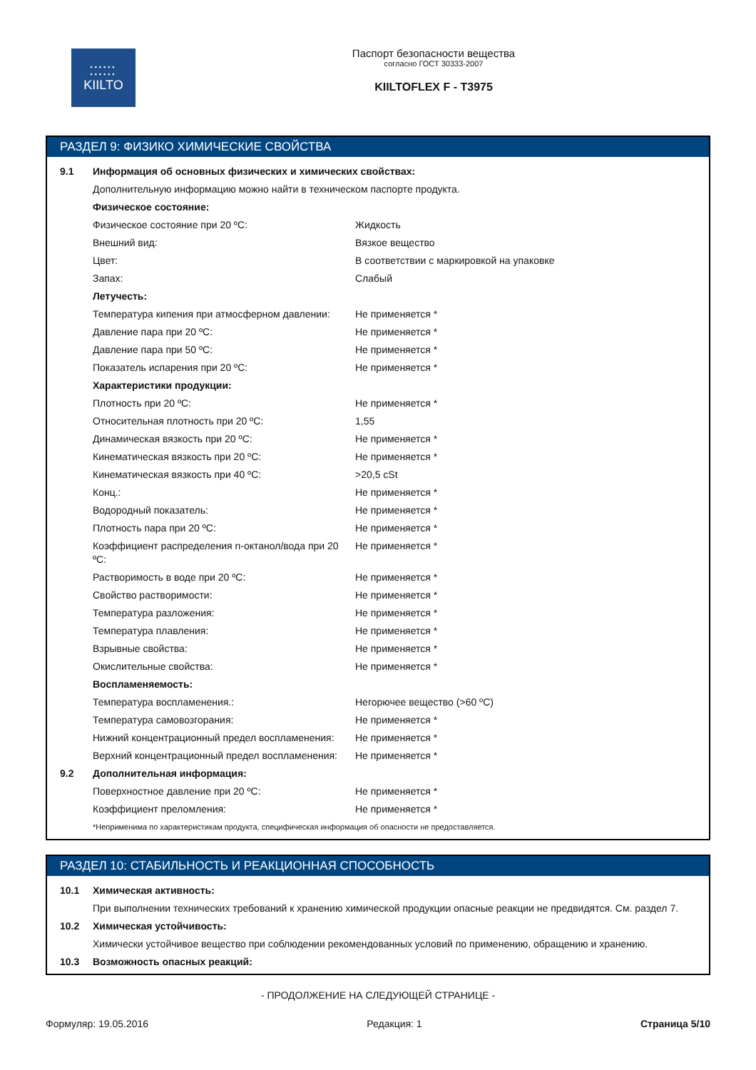••••••
••••••
KIILTO
Паспорт безопасности вещества
согласно ГОСТ 30333-2007
KIILTOFLEX F - T3975
РАЗДЕЛ 9: ФИЗИКО ХИМИЧЕСКИЕ СВОЙСТВА
| 9.1 | Информация об основных физических и химических свойствах: | |
| | Дополнительную информацию можно найти в техническом паспорте продукта. | |
| | Физическое состояние: | |
| | Физическое состояние при 20 ºC: | Жидкость |
| | Внешний вид: | Вязкое вещество |
| | Цвет: | В соответствии с маркировкой на упаковке |
| | Запах: | Слабый |
| | Летучесть: | |
| | Температура кипения при атмосферном давлении: | Не применяется * |
| | Давление пара при 20 ºC: | Не применяется * |
| | Давление пара при 50 ºC: | Не применяется * |
| | Показатель испарения при 20 ºC: | Не применяется * |
| | Характеристики продукции: | |
| | Плотность при 20 ºC: | Не применяется * |
| | Относительная плотность при 20 ºC: | 1,55 |
| | Динамическая вязкость при 20 ºC: | Не применяется * |
| | Кинематическая вязкость при 20 ºC: | Не применяется * |
| | Кинематическая вязкость при 40 ºC: | >20,5 cSt |
| | Конц.: | Не применяется * |
| | Водородный показатель: | Не применяется * |
| | Плотность пара при 20 ºC: | Не применяется * |
| | Коэффициент распределения n-октанол/вода при 20 ºC: | Не применяется * |
| | Растворимость в воде при 20 ºC: | Не применяется * |
| | Свойство растворимости: | Не применяется * |
| | Температура разложения: | Не применяется * |
| | Температура плавления: | Не применяется * |
| | Взрывные свойства: | Не применяется * |
| | Окислительные свойства: | Не применяется * |
| | Воспламеняемость: | |
| | Температура воспламенения.: | Негорючее вещество (>60 ºC) |
| | Температура самовозгорания: | Не применяется * |
| | Нижний концентрационный предел воспламенения: | Не применяется * |
| | Верхний концентрационный предел воспламенения: | Не применяется * |
| 9.2 | Дополнительная информация: | |
| | Поверхностное давление при 20 ºC: | Не применяется * |
| | Коэффициент преломления: | Не применяется * |
| | *Неприменима по характеристикам продукта, специфическая информация об опасности не предоставляется. | |
РАЗДЕЛ 10: СТАБИЛЬНОСТЬ И РЕАКЦИОННАЯ СПОСОБНОСТЬ
| 10.1 | Химическая активность: |
| | При выполнении технических требований к хранению химической продукции опасные реакции не предвидятся. См. раздел 7. |
| 10.2 | Химическая устойчивость: |
| | Химически устойчивое вещество при соблюдении рекомендованных условий по применению, обращению и хранению. |
| 10.3 | Возможность опасных реакций: |
- ПРОДОЛЖЕНИЕ НА СЛЕДУЮЩЕЙ СТРАНИЦЕ -
Формуляр: 19.05.2016 Редакция: 1 Страница 5/10